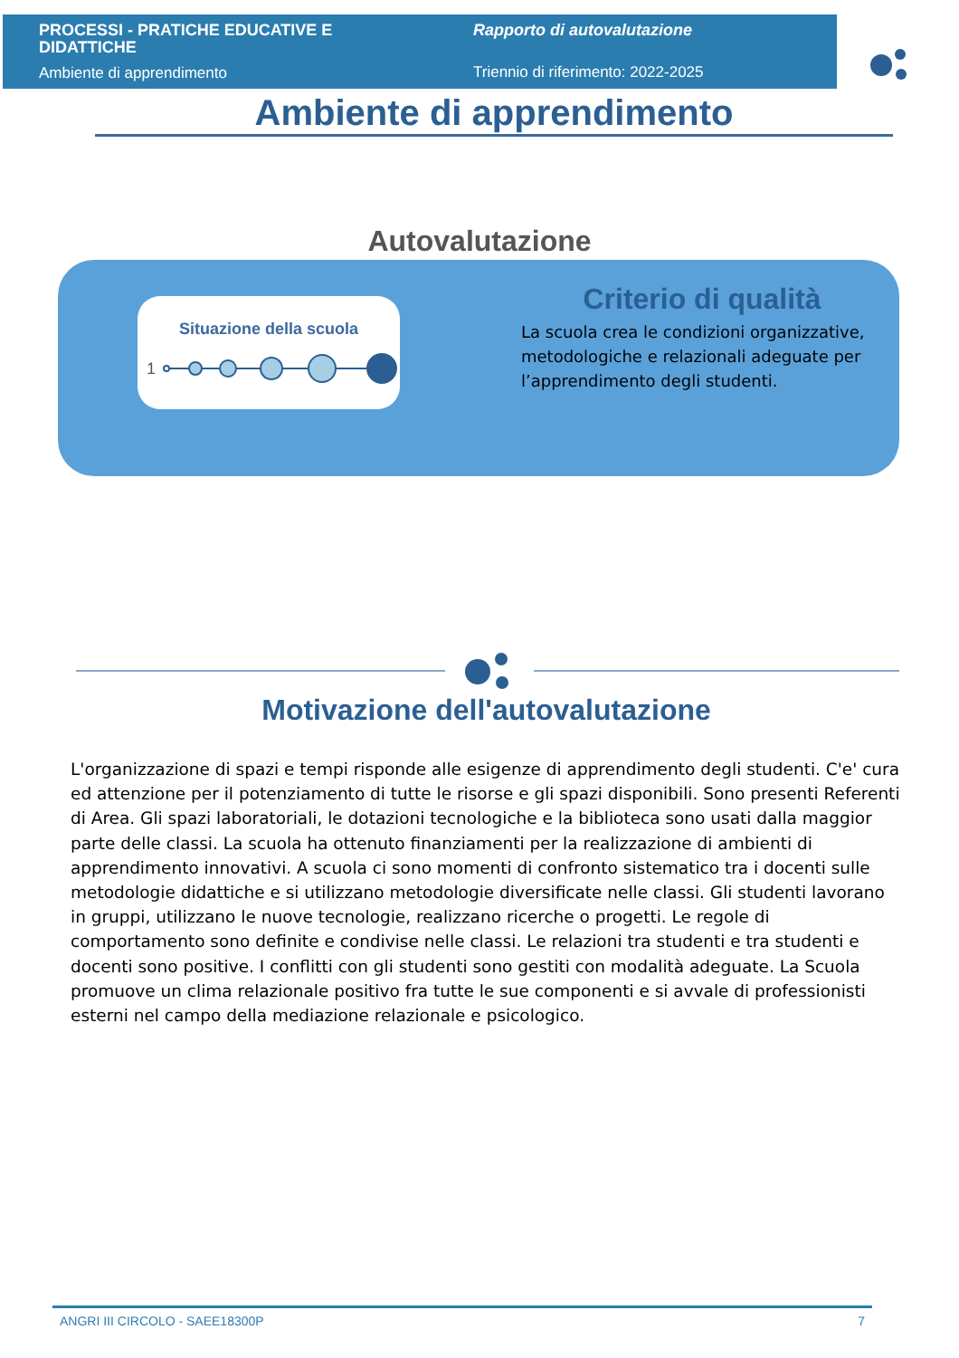PROCESSI - PRATICHE EDUCATIVE E DIDATTICHE
Ambiente di apprendimento
Rapporto di autovalutazione
Triennio di riferimento: 2022-2025
Ambiente di apprendimento
Autovalutazione
Situazione della scuola
1
Criterio di qualità
La scuola crea le condizioni organizzative, metodologiche e relazionali adeguate per l’apprendimento degli studenti.
Motivazione dell'autovalutazione
L'organizzazione di spazi e tempi risponde alle esigenze di apprendimento degli studenti. C'e' cura ed attenzione per il potenziamento di tutte le risorse e gli spazi disponibili. Sono presenti Referenti di Area. Gli spazi laboratoriali, le dotazioni tecnologiche e la biblioteca sono usati dalla maggior parte delle classi. La scuola ha ottenuto finanziamenti per la realizzazione di ambienti di apprendimento innovativi. A scuola ci sono momenti di confronto sistematico tra i docenti sulle metodologie didattiche e si utilizzano metodologie diversificate nelle classi. Gli studenti lavorano in gruppi, utilizzano le nuove tecnologie, realizzano ricerche o progetti. Le regole di comportamento sono definite e condivise nelle classi. Le relazioni tra studenti e tra studenti e docenti sono positive. I conflitti con gli studenti sono gestiti con modalità adeguate. La Scuola promuove un clima relazionale positivo fra tutte le sue componenti e si avvale di professionisti esterni nel campo della mediazione relazionale e psicologico.
ANGRI III CIRCOLO - SAEE18300P 7